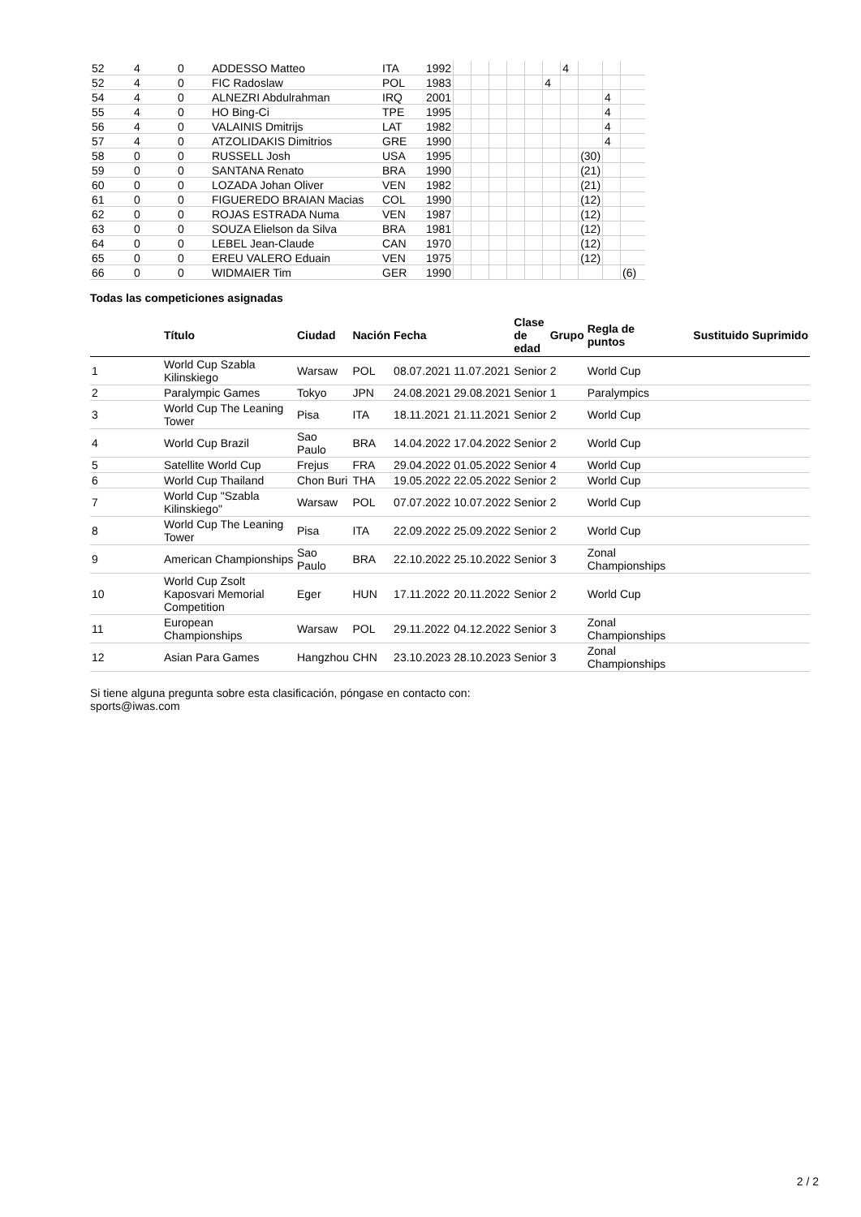| 52 | 4 | 0 | ADDESSO Matteo | ITA | 1992 | | | | | | | 4 | | | |
| 52 | 4 | 0 | FIC Radoslaw | POL | 1983 | | | | | | 4 | | | | |
| 54 | 4 | 0 | ALNEZRI Abdulrahman | IRQ | 2001 | | | | | | | | | 4 | |
| 55 | 4 | 0 | HO Bing-Ci | TPE | 1995 | | | | | | | | | 4 | |
| 56 | 4 | 0 | VALAINIS Dmitrijs | LAT | 1982 | | | | | | | | | 4 | |
| 57 | 4 | 0 | ATZOLIDAKIS Dimitrios | GRE | 1990 | | | | | | | | | 4 | |
| 58 | 0 | 0 | RUSSELL Josh | USA | 1995 | | | | | | | | (30) | | |
| 59 | 0 | 0 | SANTANA Renato | BRA | 1990 | | | | | | | | (21) | | |
| 60 | 0 | 0 | LOZADA Johan Oliver | VEN | 1982 | | | | | | | | (21) | | |
| 61 | 0 | 0 | FIGUEREDO BRAIAN Macias | COL | 1990 | | | | | | | | (12) | | |
| 62 | 0 | 0 | ROJAS ESTRADA Numa | VEN | 1987 | | | | | | | | (12) | | |
| 63 | 0 | 0 | SOUZA Elielson da Silva | BRA | 1981 | | | | | | | | (12) | | |
| 64 | 0 | 0 | LEBEL Jean-Claude | CAN | 1970 | | | | | | | | (12) | | |
| 65 | 0 | 0 | EREU VALERO Eduain | VEN | 1975 | | | | | | | | (12) | | |
| 66 | 0 | 0 | WIDMAIER Tim | GER | 1990 | | | | | | | | | | (6) |
Todas las competiciones asignadas
| | Título | Ciudad | Nación | Fecha | | Clase de edad | Grupo | Regla de puntos | Sustituido | Suprimido |
| --- | --- | --- | --- | --- | --- | --- | --- | --- | --- | --- |
| 1 | World Cup Szabla Kilinskiego | Warsaw | POL | 08.07.2021 | 11.07.2021 | Senior | 2 | World Cup | | |
| 2 | Paralympic Games | Tokyo | JPN | 24.08.2021 | 29.08.2021 | Senior | 1 | Paralympics | | |
| 3 | World Cup The Leaning Tower | Pisa | ITA | 18.11.2021 | 21.11.2021 | Senior | 2 | World Cup | | |
| 4 | World Cup Brazil | Sao Paulo | BRA | 14.04.2022 | 17.04.2022 | Senior | 2 | World Cup | | |
| 5 | Satellite World Cup | Frejus | FRA | 29.04.2022 | 01.05.2022 | Senior | 4 | World Cup | | |
| 6 | World Cup Thailand | Chon Buri | THA | 19.05.2022 | 22.05.2022 | Senior | 2 | World Cup | | |
| 7 | World Cup "Szabla Kilinskiego" | Warsaw | POL | 07.07.2022 | 10.07.2022 | Senior | 2 | World Cup | | |
| 8 | World Cup The Leaning Tower | Pisa | ITA | 22.09.2022 | 25.09.2022 | Senior | 2 | World Cup | | |
| 9 | American Championships | Sao Paulo | BRA | 22.10.2022 | 25.10.2022 | Senior | 3 | Zonal Championships | | |
| 10 | World Cup Zsolt Kaposvari Memorial Competition | Eger | HUN | 17.11.2022 | 20.11.2022 | Senior | 2 | World Cup | | |
| 11 | European Championships | Warsaw | POL | 29.11.2022 | 04.12.2022 | Senior | 3 | Zonal Championships | | |
| 12 | Asian Para Games | Hangzhou | CHN | 23.10.2023 | 28.10.2023 | Senior | 3 | Zonal Championships | | |
Si tiene alguna pregunta sobre esta clasificación, póngase en contacto con:
sports@iwas.com
2 / 2